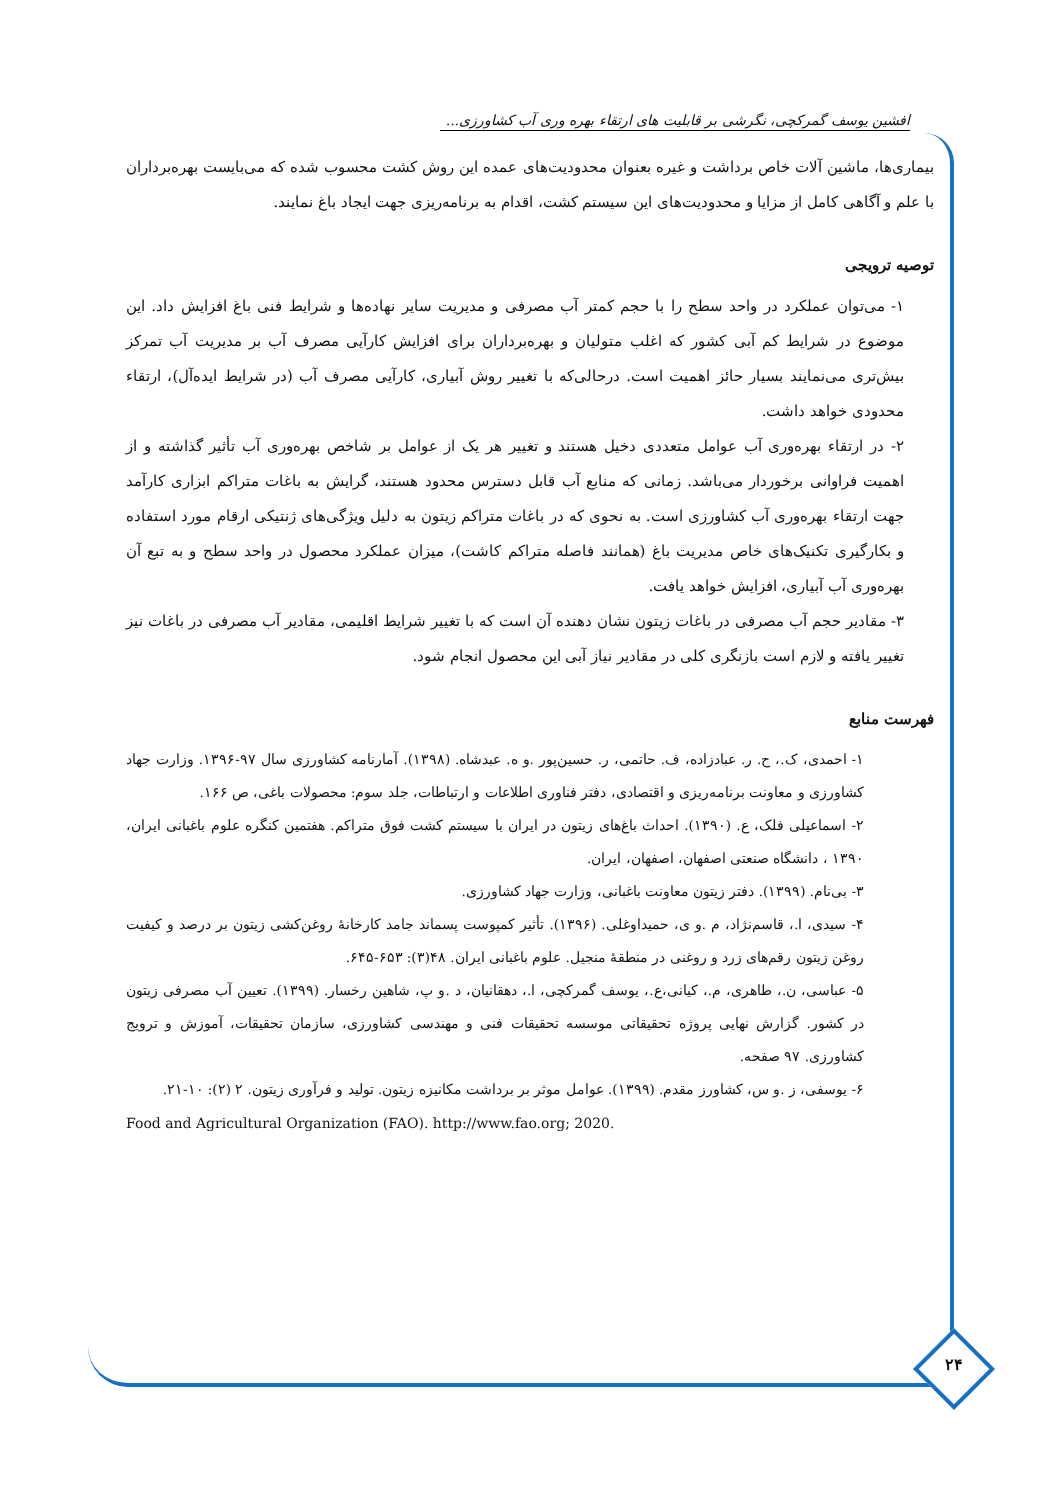افشین یوسف گمرکچی، نگرشی بر قابلیت های ارتقاء بهره وری آب کشاورزی...
بیماری‌ها، ماشین آلات خاص برداشت و غیره بعنوان محدودیت‌های عمده این روش کشت محسوب شده که می‌بایست بهره‌برداران با علم و آگاهی کامل از مزایا و محدودیت‌های این سیستم کشت، اقدام به برنامه‌ریزی جهت ایجاد باغ نمایند.
توصیه ترویجی
۱- می‌توان عملکرد در واحد سطح را با حجم کمتر آب مصرفی و مدیریت سایر نهاده‌ها و شرایط فنی باغ افزایش داد. این موضوع در شرایط کم آبی کشور که اغلب متولیان و بهره‌برداران برای افزایش کارآیی مصرف آب بر مدیریت آب تمرکز بیش‌تری می‌نمایند بسیار حائز اهمیت است. درحالی‌که با تغییر روش آبیاری، کارآیی مصرف آب (در شرایط ایده‌آل)، ارتقاء محدودی خواهد داشت.
۲- در ارتقاء بهره‌وری آب عوامل متعددی دخیل هستند و تغییر هر یک از عوامل بر شاخص بهره‌وری آب تأثیر گذاشته و از اهمیت فراوانی برخوردار می‌باشد. زمانی که منابع آب قابل دسترس محدود هستند، گرایش به باغات متراکم ابزاری کارآمد جهت ارتقاء بهره‌وری آب کشاورزی است. به نحوی که در باغات متراکم زیتون به دلیل ویژگی‌های ژنتیکی ارقام مورد استفاده و بکارگیری تکنیک‌های خاص مدیریت باغ (همانند فاصله متراکم کاشت)، میزان عملکرد محصول در واحد سطح و به تبع آن بهره‌وری آب آبیاری، افزایش خواهد یافت.
۳- مقادیر حجم آب مصرفی در باغات زیتون نشان دهنده آن است که با تغییر شرایط اقلیمی، مقادیر آب مصرفی در باغات نیز تغییر یافته و لازم است بازنگری کلی در مقادیر نیاز آبی این محصول انجام شود.
فهرست منابع
۱- احمدی، ک.، ح. ر. عبادزاده، ف. حاتمی، ر. حسین‌پور .و ه. عبدشاه. (۱۳۹۸). آمارنامه کشاورزی سال ۹۷-۱۳۹۶. وزارت جهاد کشاورزی و معاونت برنامه‌ریزی و اقتصادی، دفتر فناوری اطلاعات و ارتباطات، جلد سوم: محصولات باغی، ص ۱۶۶.
۲- اسماعیلی فلک، ع. (۱۳۹۰). احداث باغ‌های زیتون در ایران با سیستم کشت فوق متراکم. هفتمین کنگره علوم باغبانی ایران، ۱۳۹۰ ، دانشگاه صنعتی اصفهان، اصفهان، ایران.
۳- بی‌نام. (۱۳۹۹). دفتر زیتون معاونت باغبانی، وزارت جهاد کشاورزی.
۴- سیدی، ا.، قاسم‌نژاد، م .و ی، حمیداوغلی. (۱۳۹۶). تأثیر کمپوست پسماند جامد کارخانهٔ روغن‌کشی زیتون بر درصد و کیفیت روغن زیتون رقم‌های زرد و روغنی در منطقهٔ منجیل. علوم باغبانی ایران. ۴۸(۳): ۶۵۳-۶۴۵.
۵- عباسی، ن.، طاهری، م.، کیانی،ع.، یوسف گمرکچی، ا.، دهقانیان، د .و پ، شاهین رخسار. (۱۳۹۹). تعیین آب مصرفی زیتون در کشور. گزارش نهایی پروژه تحقیقاتی موسسه تحقیقات فنی و مهندسی کشاورزی، سازمان تحقیقات، آموزش و ترویج کشاورزی. ۹۷ صفحه.
۶- یوسفی، ز .و س، کشاورز مقدم. (۱۳۹۹). عوامل موثر بر برداشت مکانیزه زیتون. تولید و فرآوری زیتون. ۲ (۲): ۱۰-۲۱.
Food and Agricultural Organization (FAO). http://www.fao.org; 2020.
۲۴